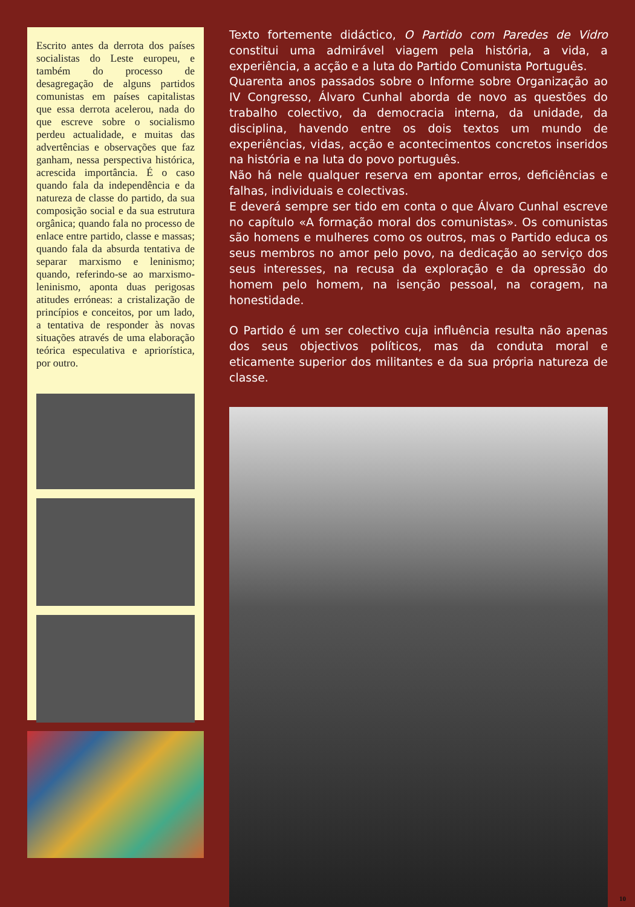Escrito antes da derrota dos países socialistas do Leste europeu, e também do processo de desagregação de alguns partidos comunistas em países capitalistas que essa derrota acelerou, nada do que escreve sobre o socialismo perdeu actualidade, e muitas das advertências e observações que faz ganham, nessa perspectiva histórica, acrescida importância. É o caso quando fala da independência e da natureza de classe do partido, da sua composição social e da sua estrutura orgânica; quando fala no processo de enlace entre partido, classe e massas; quando fala da absurda tentativa de separar marxismo e leninismo; quando, referindo-se ao marxismo-leninismo, aponta duas perigosas atitudes erróneas: a cristalização de princípios e conceitos, por um lado, a tentativa de responder às novas situações através de uma elaboração teórica especulativa e apriorística, por outro.
Texto fortemente didáctico, O Partido com Paredes de Vidro constitui uma admirável viagem pela história, a vida, a experiência, a acção e a luta do Partido Comunista Português.
Quarenta anos passados sobre o Informe sobre Organização ao IV Congresso, Álvaro Cunhal aborda de novo as questões do trabalho colectivo, da democracia interna, da unidade, da disciplina, havendo entre os dois textos um mundo de experiências, vidas, acção e acontecimentos concretos inseridos na história e na luta do povo português.
Não há nele qualquer reserva em apontar erros, deficiências e falhas, individuais e colectivas.
E deverá sempre ser tido em conta o que Álvaro Cunhal escreve no capítulo «A formação moral dos comunistas». Os comunistas são homens e mulheres como os outros, mas o Partido educa os seus membros no amor pelo povo, na dedicação ao serviço dos seus interesses, na recusa da exploração e da opressão do homem pelo homem, na isenção pessoal, na coragem, na honestidade.
O Partido é um ser colectivo cuja influência resulta não apenas dos seus objectivos políticos, mas da conduta moral e eticamente superior dos militantes e da sua própria natureza de classe.
10